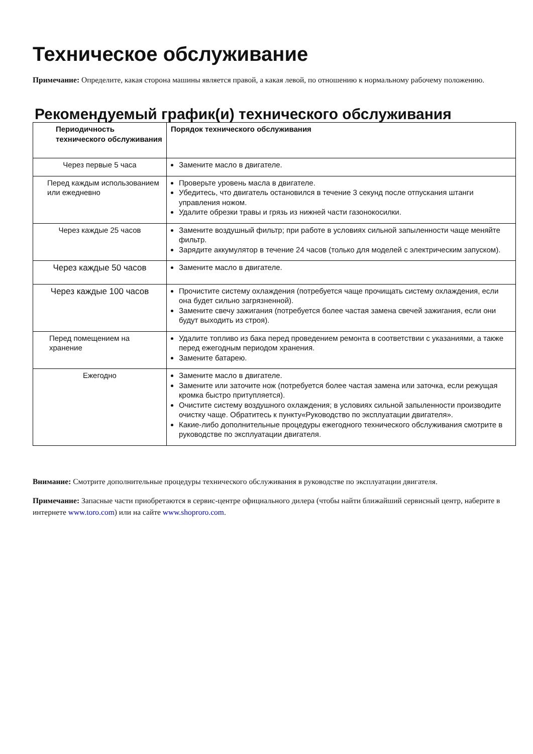Техническое обслуживание
Примечание: Определите, какая сторона машины является правой, а какая левой, по отношению к нормальному рабочему положению.
Рекомендуемый график(и) технического обслуживания
| Периодичность технического обслуживания | Порядок технического обслуживания |
| --- | --- |
| Через первые 5 часа | Замените масло в двигателе. |
| Перед каждым использованием или ежедневно | Проверьте уровень масла в двигателе. Убедитесь, что двигатель остановился в течение 3 секунд после отпускания штанги управления ножом. Удалите обрезки травы и грязь из нижней части газонокосилки. |
| Через каждые 25 часов | Замените воздушный фильтр; при работе в условиях сильной запыленности чаще меняйте фильтр. Зарядите аккумулятор в течение 24 часов (только для моделей с электрическим запуском). |
| Через каждые 50 часов | Замените масло в двигателе. |
| Через каждые 100 часов | Прочистите систему охлаждения (потребуется чаще прочищать систему охлаждения, если она будет сильно загрязненной). Замените свечу зажигания (потребуется более частая замена свечей зажигания, если они будут выходить из строя). |
| Перед помещением на хранение | Удалите топливо из бака перед проведением ремонта в соответствии с указаниями, а также перед ежегодным периодом хранения. Замените батарею. |
| Ежегодно | Замените масло в двигателе. Замените или заточите нож (потребуется более частая замена или заточка, если режущая кромка быстро притупляется). Очистите систему воздушного охлаждения; в условиях сильной запыленности производите очистку чаще. Обратитесь к пункту«Руководство по эксплуатации двигателя». Какие-либо дополнительные процедуры ежегодного технического обслуживания смотрите в руководстве по эксплуатации двигателя. |
Внимание: Смотрите дополнительные процедуры технического обслуживания в руководстве по эксплуатации двигателя.
Примечание: Запасные части приобретаются в сервис-центре официального дилера (чтобы найти ближайший сервисный центр, наберите в интернете www.toro.com) или на сайте www.shoproro.com.